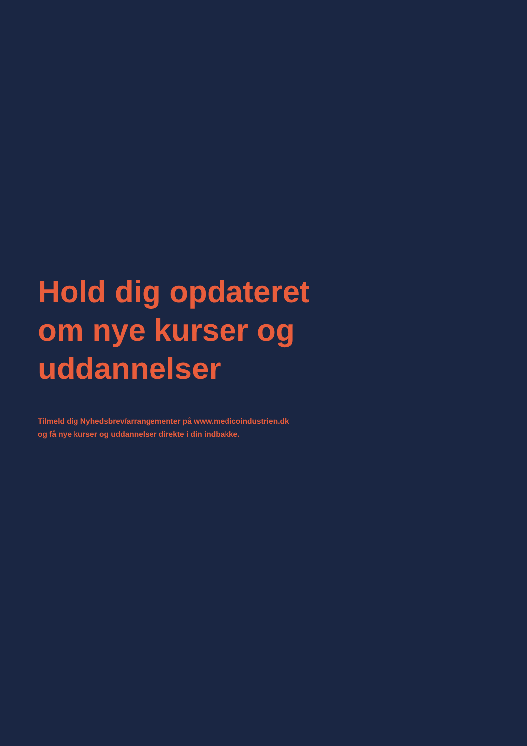Hold dig opdateret om nye kurser og uddannelser
Tilmeld dig Nyhedsbrev/arrangementer på www.medicoindustrien.dk
og få nye kurser og uddannelser direkte i din indbakke.